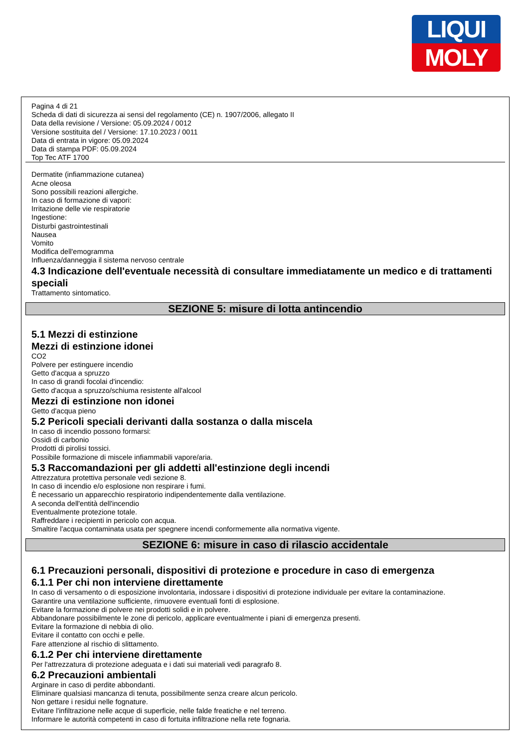LIQUI
MOLY
Pagina 4 di 21
Scheda di dati di sicurezza ai sensi del regolamento (CE) n. 1907/2006, allegato II
Data della revisione / Versione: 05.09.2024 / 0012
Versione sostituita del / Versione: 17.10.2023 / 0011
Data di entrata in vigore: 05.09.2024
Data di stampa PDF: 05.09.2024
Top Tec ATF 1700
Dermatite (infiammazione cutanea)
Acne oleosa
Sono possibili reazioni allergiche.
In caso di formazione di vapori:
Irritazione delle vie respiratorie
Ingestione:
Disturbi gastrointestinali
Nausea
Vomito
Modifica dell'emogramma
Influenza/danneggia il sistema nervoso centrale
4.3 Indicazione dell'eventuale necessità di consultare immediatamente un medico e di trattamenti speciali
Trattamento sintomatico.
SEZIONE 5: misure di lotta antincendio
5.1 Mezzi di estinzione
Mezzi di estinzione idonei
CO2
Polvere per estinguere incendio
Getto d'acqua a spruzzo
In caso di grandi focolai d'incendio:
Getto d'acqua a spruzzo/schiuma resistente all'alcool
Mezzi di estinzione non idonei
Getto d'acqua pieno
5.2 Pericoli speciali derivanti dalla sostanza o dalla miscela
In caso di incendio possono formarsi:
Ossidi di carbonio
Prodotti di pirolisi tossici.
Possibile formazione di miscele infiammabili vapore/aria.
5.3 Raccomandazioni per gli addetti all'estinzione degli incendi
Attrezzatura protettiva personale vedi sezione 8.
In caso di incendio e/o esplosione non respirare i fumi.
È necessario un apparecchio respiratorio indipendentemente dalla ventilazione.
A seconda dell'entità dell'incendio
Eventualmente protezione totale.
Raffreddare i recipienti in pericolo con acqua.
Smaltire l'acqua contaminata usata per spegnere incendi conformemente alla normativa vigente.
SEZIONE 6: misure in caso di rilascio accidentale
6.1 Precauzioni personali, dispositivi di protezione e procedure in caso di emergenza
6.1.1 Per chi non interviene direttamente
In caso di versamento o di esposizione involontaria, indossare i dispositivi di protezione individuale per evitare la contaminazione.
Garantire una ventilazione sufficiente, rimuovere eventuali fonti di esplosione.
Evitare la formazione di polvere nei prodotti solidi e in polvere.
Abbandonare possibilmente le zone di pericolo, applicare eventualmente i piani di emergenza presenti.
Evitare la formazione di nebbia di olio.
Evitare il contatto con occhi e pelle.
Fare attenzione al rischio di slittamento.
6.1.2 Per chi interviene direttamente
Per l'attrezzatura di protezione adeguata e i dati sui materiali vedi paragrafo 8.
6.2 Precauzioni ambientali
Arginare in caso di perdite abbondanti.
Eliminare qualsiasi mancanza di tenuta, possibilmente senza creare alcun pericolo.
Non gettare i residui nelle fognature.
Evitare l'infiltrazione nelle acque di superficie, nelle falde freatiche e nel terreno.
Informare le autorità competenti in caso di fortuita infiltrazione nella rete fognaria.